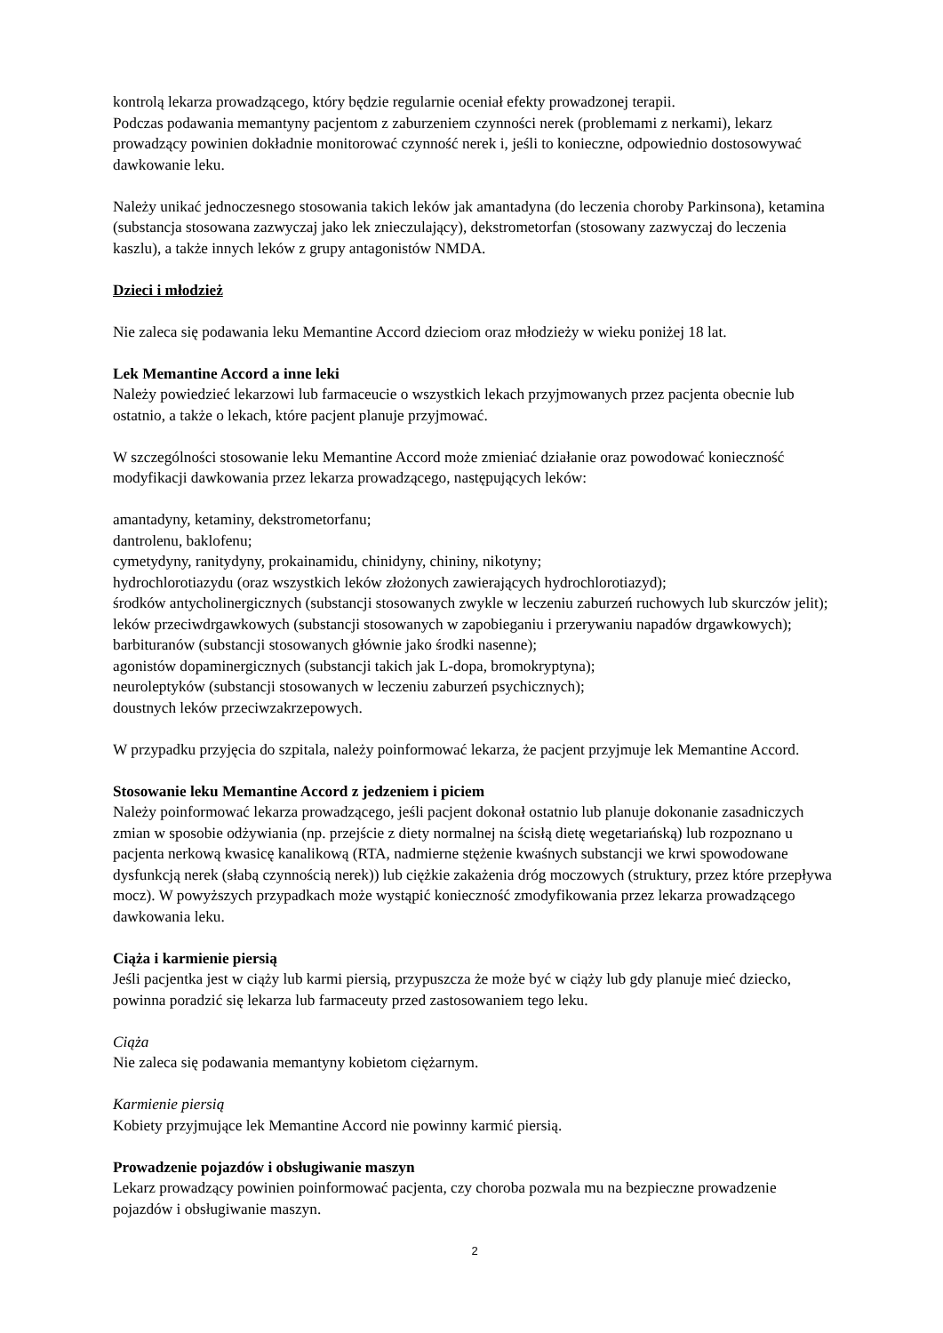kontrolą lekarza prowadzącego, który będzie regularnie oceniał efekty prowadzonej terapii.
Podczas podawania memantyny pacjentom z zaburzeniem czynności nerek (problemami z nerkami), lekarz prowadzący powinien dokładnie monitorować czynność nerek i, jeśli to konieczne, odpowiednio dostosowywać dawkowanie leku.
Należy unikać jednoczesnego stosowania takich leków jak amantadyna (do leczenia choroby Parkinsona), ketamina (substancja stosowana zazwyczaj jako lek znieczulający), dekstrometorfan (stosowany zazwyczaj do leczenia kaszlu), a także innych leków z grupy antagonistów NMDA.
Dzieci i młodzież
Nie zaleca się podawania leku Memantine Accord dzieciom oraz młodzieży w wieku poniżej 18 lat.
Lek Memantine Accord a inne leki
Należy powiedzieć lekarzowi lub farmaceucie o wszystkich lekach przyjmowanych przez pacjenta obecnie lub ostatnio, a także o lekach, które pacjent planuje przyjmować.
W szczególności stosowanie leku Memantine Accord może zmieniać działanie oraz powodować konieczność modyfikacji dawkowania przez lekarza prowadzącego, następujących leków:
amantadyny, ketaminy, dekstrometorfanu;
dantrolenu, baklofenu;
cymetydyny, ranitydyny, prokainamidu, chinidyny, chininy, nikotyny;
hydrochlorotiazydu (oraz wszystkich leków złożonych zawierających hydrochlorotiazyd);
środków antycholinergicznych (substancji stosowanych zwykle w leczeniu zaburzeń ruchowych lub skurczów jelit);
leków przeciwdrgawkowych (substancji stosowanych w zapobieganiu i przerywaniu napadów drgawkowych);
barbituranów (substancji stosowanych głównie jako środki nasenne);
agonistów dopaminergicznych (substancji takich jak L-dopa, bromokryptyna);
neuroleptyków (substancji stosowanych w leczeniu zaburzeń psychicznych);
doustnych leków przeciwzakrzepowych.
W przypadku przyjęcia do szpitala, należy poinformować lekarza, że pacjent przyjmuje lek Memantine Accord.
Stosowanie leku Memantine Accord z jedzeniem i piciem
Należy poinformować lekarza prowadzącego, jeśli pacjent dokonał ostatnio lub planuje dokonanie zasadniczych zmian w sposobie odżywiania (np. przejście z diety normalnej na ścisłą dietę wegetariańską) lub rozpoznano u pacjenta nerkową kwasicę kanalikową (RTA, nadmierne stężenie kwaśnych substancji we krwi spowodowane dysfunkcją nerek (słabą czynnością nerek)) lub ciężkie zakażenia dróg moczowych (struktury, przez które przepływa mocz). W powyższych przypadkach może wystąpić konieczność zmodyfikowania przez lekarza prowadzącego dawkowania leku.
Ciąża i karmienie piersią
Jeśli pacjentka jest w ciąży lub karmi piersią, przypuszcza że może być w ciąży lub gdy planuje mieć dziecko, powinna poradzić się lekarza lub farmaceuty przed zastosowaniem tego leku.
Ciąża
Nie zaleca się podawania memantyny kobietom ciężarnym.
Karmienie piersią
Kobiety przyjmujące lek Memantine Accord nie powinny karmić piersią.
Prowadzenie pojazdów i obsługiwanie maszyn
Lekarz prowadzący powinien poinformować pacjenta, czy choroba pozwala mu na bezpieczne prowadzenie pojazdów i obsługiwanie maszyn.
2